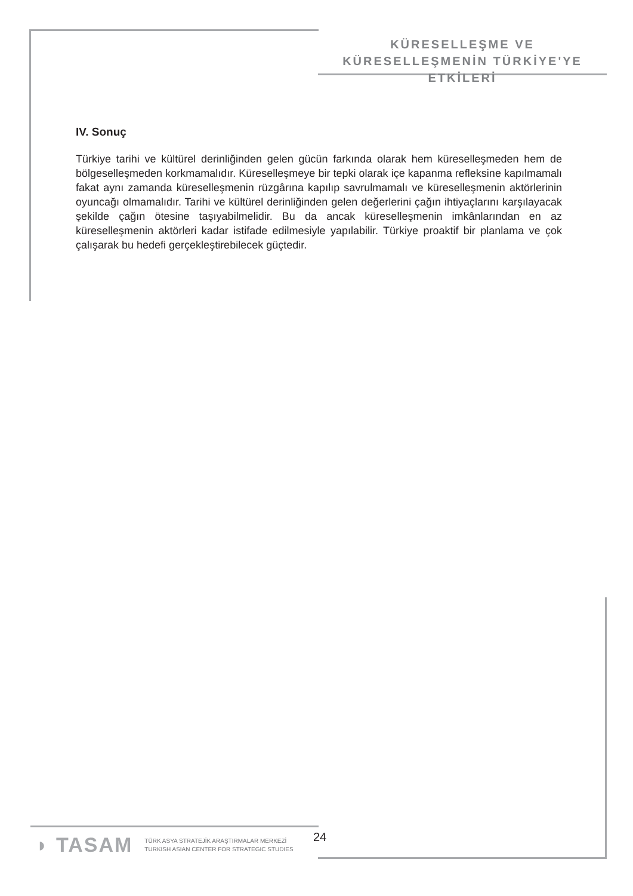KÜRESELLEŞME VE
KÜRESELLEŞMENİN TÜRKİYE'YE ETKİLERİ
IV. Sonuç
Türkiye tarihi ve kültürel derinliğinden gelen gücün farkında olarak hem küreselleşmeden hem de bölgeselleşmeden korkmamalıdır. Küreselleşmeye bir tepki olarak içe kapanma refleksine kapılmamalı fakat aynı zamanda küreselleşmenin rüzgârına kapılıp savrulmamalı ve küreselleşmenin aktörlerinin oyuncağı olmamalıdır. Tarihi ve kültürel derinliğinden gelen değerlerini çağın ihtiyaçlarını karşılayacak şekilde çağın ötesine taşıyabilmelidir. Bu da ancak küreselleşmenin imkânlarından en az küreselleşmenin aktörleri kadar istifade edilmesiyle yapılabilir. Türkiye proaktif bir planlama ve çok çalışarak bu hedefi gerçekleştirebilecek güçtedir.
◗ TASAM TÜRK ASYA STRATEJİK ARAŞTIRMALAR MERKEZİ
TURKISH ASIAN CENTER FOR STRATEGIC STUDIES
24